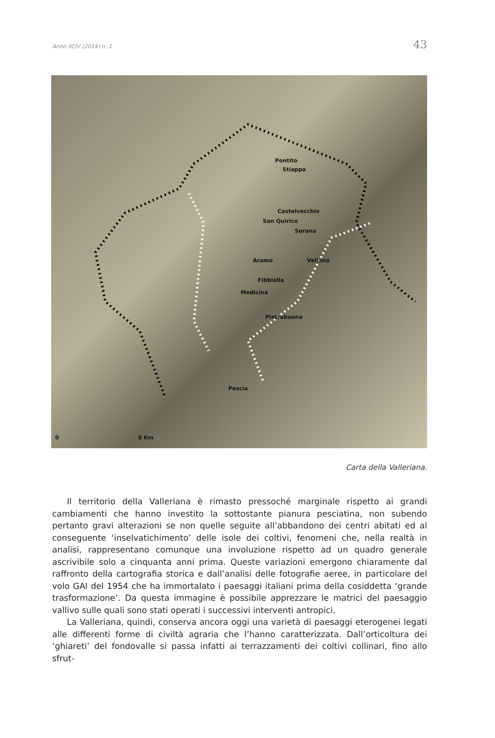Anno XCIV (2014) n. 1 43
Pontito
Stiappa
Castelvecchio
San Quirico
Sorana
Aramo Vellano
Fibbialla
Medicina
Pietrabuona
Pescia
0 5 Km
Carta della Valleriana.
Il territorio della Valleriana è rimasto pressoché marginale rispetto ai grandi cambiamenti che hanno investito la sottostante pianura pesciatina, non subendo pertanto gravi alterazioni se non quelle seguite all’abbandono dei centri abitati ed al conseguente ‘inselvatichimento’ delle isole dei coltivi, fenomeni che, nella realtà in analisi, rappresentano comunque una involuzione rispetto ad un quadro generale ascrivibile solo a cinquanta anni prima. Queste variazioni emergono chiaramente dal raffronto della cartografia storica e dall’analisi delle fotografie aeree, in particolare del volo GAI del 1954 che ha immortalato i paesaggi italiani prima della cosiddetta ‘grande trasformazione’. Da questa immagine è possibile apprezzare le matrici del paesaggio vallivo sulle quali sono stati operati i successivi interventi antropici.
La Valleriana, quindi, conserva ancora oggi una varietà di paesaggi eterogenei legati alle differenti forme di civiltà agraria che l’hanno caratterizzata. Dall’orticoltura dei ‘ghiareti’ del fondovalle si passa infatti ai terrazzamenti dei coltivi collinari, fino allo sfrut-